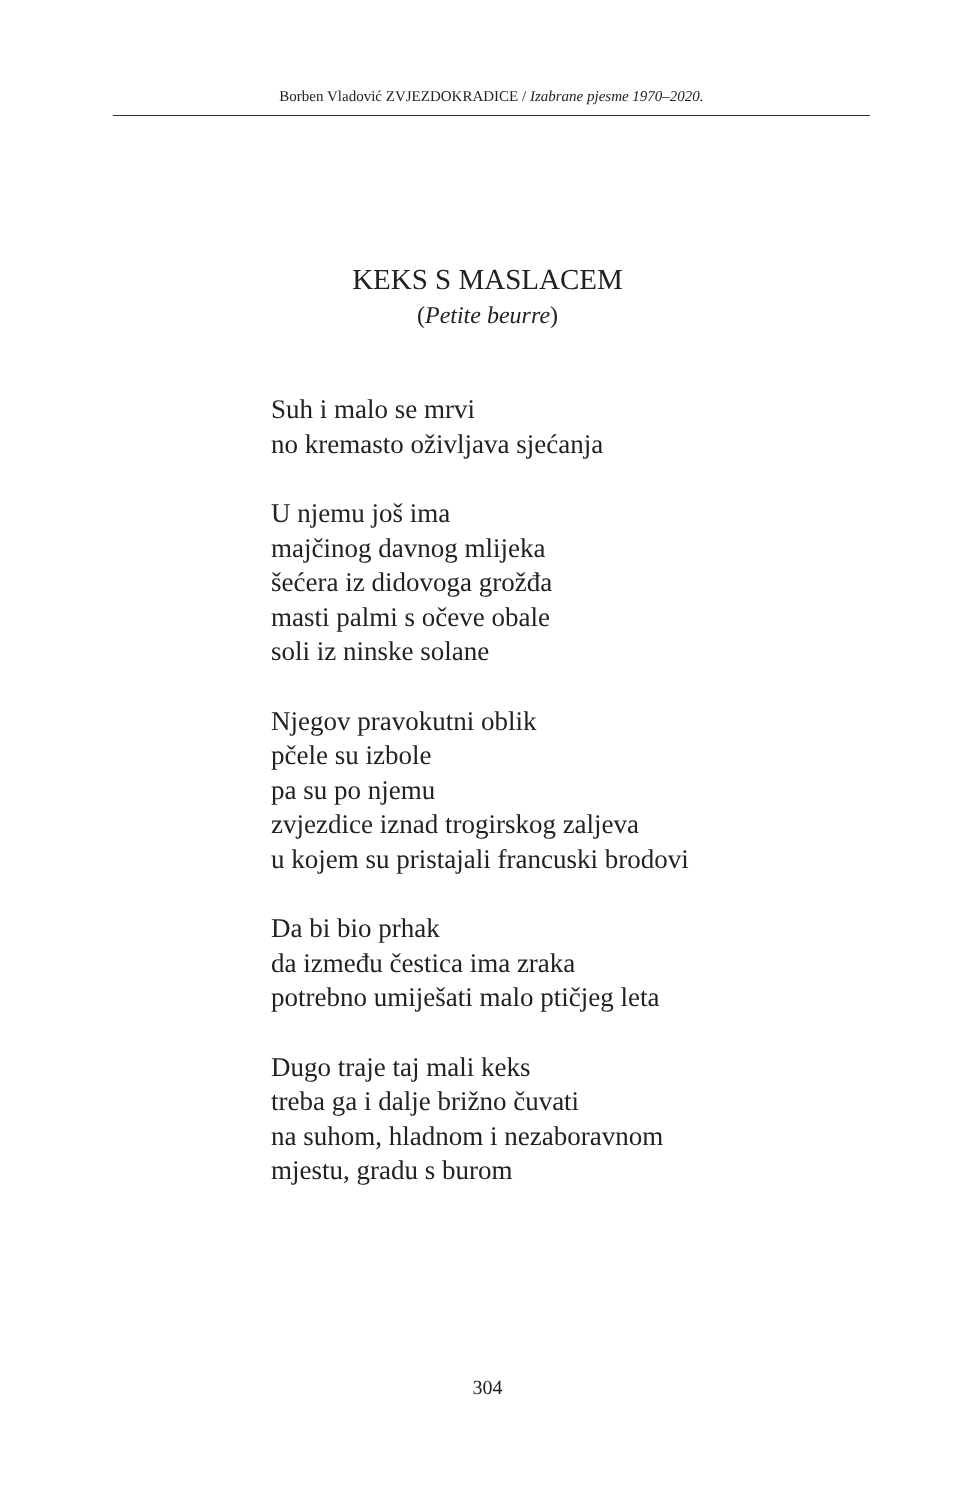Borben Vladović ZVJEZDOKRADICE / Izabrane pjesme 1970–2020.
KEKS S MASLACEM
(Petite beurre)
Suh i malo se mrvi
no kremasto oživljava sjećanja
U njemu još ima
majčinog davnog mlijeka
šećera iz didovoga grožđa
masti palmi s očeve obale
soli iz ninske solane
Njegov pravokutni oblik
pčele su izbole
pa su po njemu
zvjezdice iznad trogirskog zaljeva
u kojem su pristajali francuski brodovi
Da bi bio prhak
da između čestica ima zraka
potrebno umiješati malo ptičjeg leta
Dugo traje taj mali keks
treba ga i dalje brižno čuvati
na suhom, hladnom i nezaboravnom
mjestu, gradu s burom
304